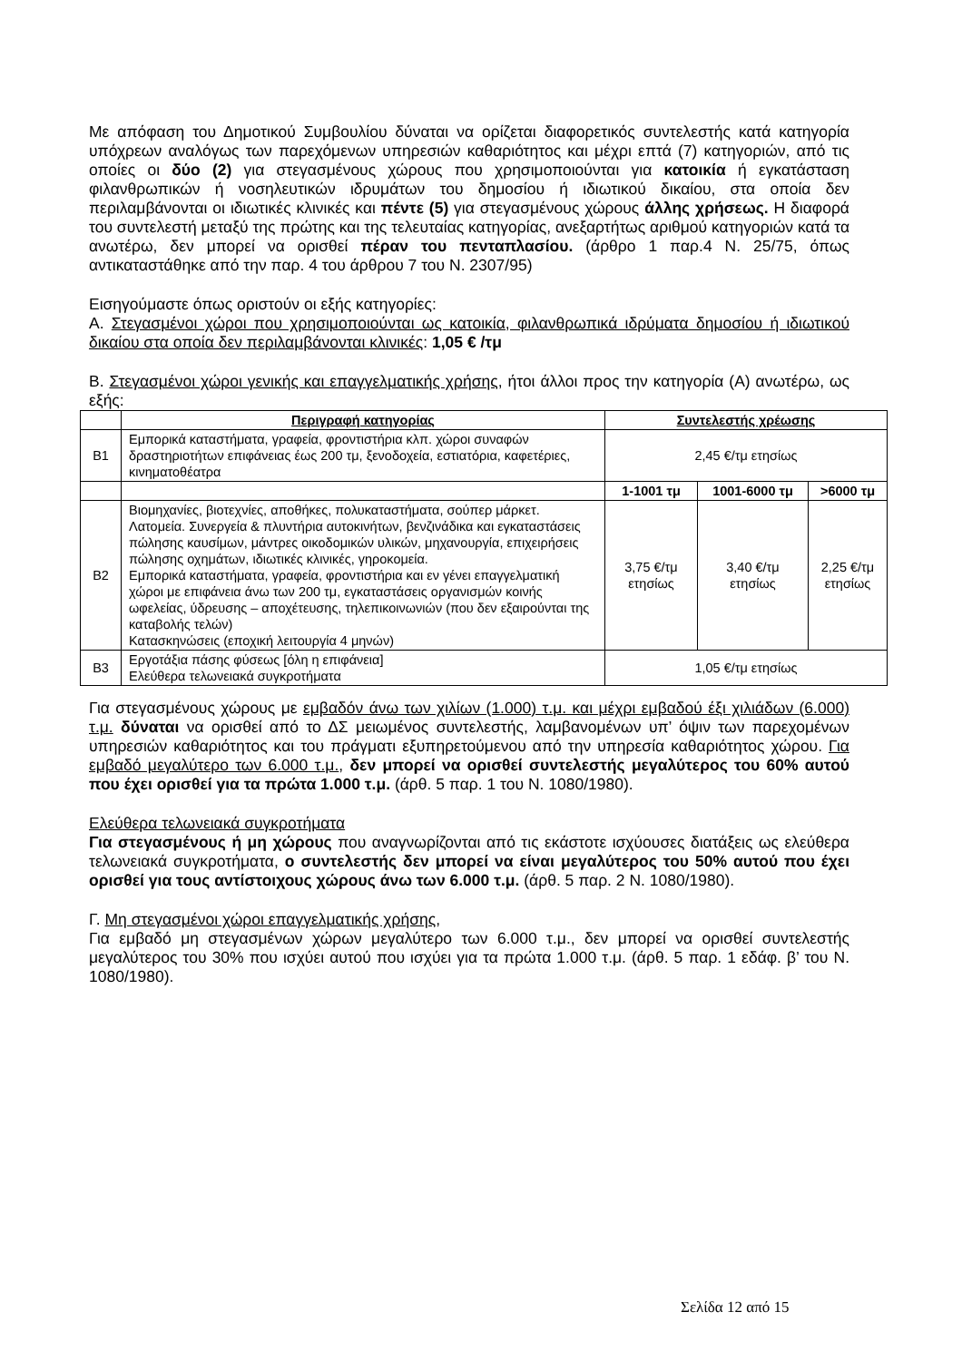Με απόφαση του Δημοτικού Συμβουλίου δύναται να ορίζεται διαφορετικός συντελεστής κατά κατηγορία υπόχρεων αναλόγως των παρεχόμενων υπηρεσιών καθαριότητος και μέχρι επτά (7) κατηγοριών, από τις οποίες οι δύο (2) για στεγασμένους χώρους που χρησιμοποιούνται για κατοικία ή εγκατάσταση φιλανθρωπικών ή νοσηλευτικών ιδρυμάτων του δημοσίου ή ιδιωτικού δικαίου, στα οποία δεν περιλαμβάνονται οι ιδιωτικές κλινικές και πέντε (5) για στεγασμένους χώρους άλλης χρήσεως. Η διαφορά του συντελεστή μεταξύ της πρώτης και της τελευταίας κατηγορίας, ανεξαρτήτως αριθμού κατηγοριών κατά τα ανωτέρω, δεν μπορεί να ορισθεί πέραν του πενταπλασίου. (άρθρο 1 παρ.4 Ν. 25/75, όπως αντικαταστάθηκε από την παρ. 4 του άρθρου 7 του Ν. 2307/95)
Εισηγούμαστε όπως οριστούν οι εξής κατηγορίες:
Α. Στεγασμένοι χώροι που χρησιμοποιούνται ως κατοικία, φιλανθρωπικά ιδρύματα δημοσίου ή ιδιωτικού δικαίου στα οποία δεν περιλαμβάνονται κλινικές: 1,05 € /τμ
Β. Στεγασμένοι χώροι γενικής και επαγγελματικής χρήσης, ήτοι άλλοι προς την κατηγορία (Α) ανωτέρω, ως εξής:
| | Περιγραφή κατηγορίας | Συντελεστής χρέωσης | | |
| --- | --- | --- | --- | --- |
| Β1 | Εμπορικά καταστήματα, γραφεία, φροντιστήρια κλπ. χώροι συναφών δραστηριοτήτων επιφάνειας έως 200 τμ, ξενοδοχεία, εστιατόρια, καφετέριες, κινηματοθέατρα | 2,45 €/τμ ετησίως | | |
| | | 1-1001 τμ | 1001-6000 τμ | >6000 τμ |
| Β2 | Βιομηχανίες, βιοτεχνίες, αποθήκες, πολυκαταστήματα, σούπερ μάρκετ. Λατομεία. Συνεργεία & πλυντήρια αυτοκινήτων, βενζινάδικα και εγκαταστάσεις πώλησης καυσίμων, μάντρες οικοδομικών υλικών, μηχανουργία, επιχειρήσεις πώλησης οχημάτων, ιδιωτικές κλινικές, γηροκομεία. Εμπορικά καταστήματα, γραφεία, φροντιστήρια και εν γένει επαγγελματική χώροι με επιφάνεια άνω των 200 τμ, εγκαταστάσεις οργανισμών κοινής ωφελείας, ύδρευσης – αποχέτευσης, τηλεπικοινωνιών (που δεν εξαιρούνται της καταβολής τελών) Κατασκηνώσεις (εποχική λειτουργία 4 μηνών) | 3,75 €/τμ ετησίως | 3,40 €/τμ ετησίως | 2,25 €/τμ ετησίως |
| Β3 | Εργοτάξια πάσης φύσεως [όλη η επιφάνεια] Ελεύθερα τελωνειακά συγκροτήματα | 1,05 €/τμ ετησίως | | |
Για στεγασμένους χώρους με εμβαδόν άνω των χιλίων (1.000) τ.μ. και μέχρι εμβαδού έξι χιλιάδων (6.000) τ.μ. δύναται να ορισθεί από το ΔΣ μειωμένος συντελεστής, λαμβανομένων υπ’ όψιν των παρεχομένων υπηρεσιών καθαριότητος και του πράγματι εξυπηρετούμενου από την υπηρεσία καθαριότητος χώρου. Για εμβαδό μεγαλύτερο των 6.000 τ.μ., δεν μπορεί να ορισθεί συντελεστής μεγαλύτερος του 60% αυτού που έχει ορισθεί για τα πρώτα 1.000 τ.μ. (άρθ. 5 παρ. 1 του Ν. 1080/1980).
Ελεύθερα τελωνειακά συγκροτήματα
Για στεγασμένους ή μη χώρους που αναγνωρίζονται από τις εκάστοτε ισχύουσες διατάξεις ως ελεύθερα τελωνειακά συγκροτήματα, ο συντελεστής δεν μπορεί να είναι μεγαλύτερος του 50% αυτού που έχει ορισθεί για τους αντίστοιχους χώρους άνω των 6.000 τ.μ. (άρθ. 5 παρ. 2 Ν. 1080/1980).
Γ. Μη στεγασμένοι χώροι επαγγελματικής χρήσης,
Για εμβαδό μη στεγασμένων χώρων μεγαλύτερο των 6.000 τ.μ., δεν μπορεί να ορισθεί συντελεστής μεγαλύτερος του 30% που ισχύει αυτού που ισχύει για τα πρώτα 1.000 τ.μ. (άρθ. 5 παρ. 1 εδάφ. β’ του Ν. 1080/1980).
Σελίδα 12 από 15